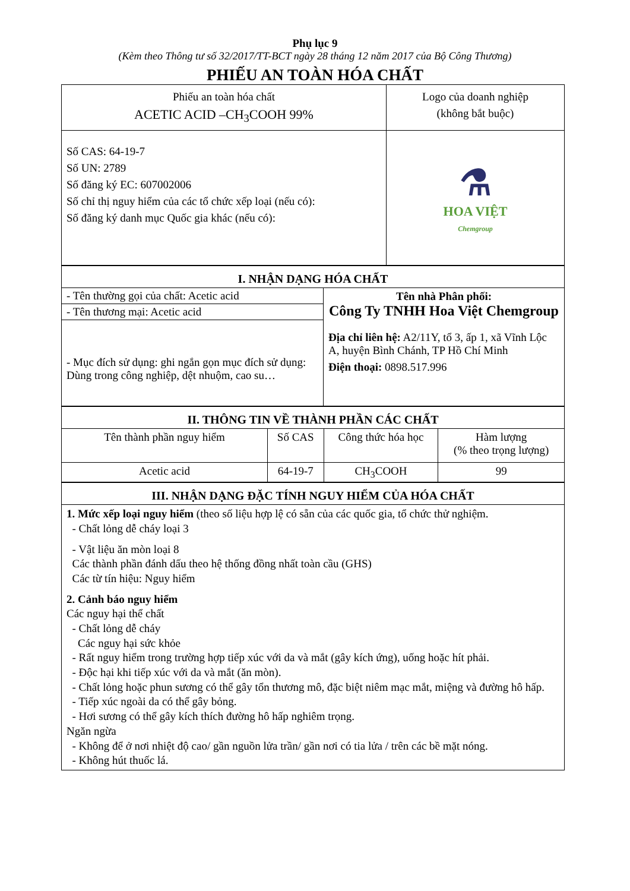Phụ lục 9
(Kèm theo Thông tư số 32/2017/TT-BCT ngày 28 tháng 12 năm 2017 của Bộ Công Thương)
PHIẾU AN TOÀN HÓA CHẤT
| Phiếu an toàn hóa chất ACETIC ACID –CH<sub>3</sub>COOH 99% | Logo của doanh nghiệp (không bắt buộc) |
| Số CAS: 64-19-7 Số UN: 2789 Số đăng ký EC: 607002006 Số chỉ thị nguy hiểm của các tổ chức xếp loại (nếu có): Số đăng ký danh mục Quốc gia khác (nếu có): | ⚗ HOA VIỆT Chemgroup |
| I. NHẬN DẠNG HÓA CHẤT | |
| - Tên thường gọi của chất: Acetic acid - Tên thương mại: Acetic acid - Mục đích sử dụng: ghi ngắn gọn mục đích sử dụng: Dùng trong công nghiệp, dệt nhuộm, cao su… | Tên nhà Phân phối: Công Ty TNHH Hoa Việt Chemgroup Địa chỉ liên hệ: A2/11Y, tổ 3, ấp 1, xã Vĩnh Lộc A, huyện Bình Chánh, TP Hồ Chí Minh Điện thoại: 0898.517.996 |
| II. THÔNG TIN VỀ THÀNH PHẦN CÁC CHẤT | | | |
| Tên thành phần nguy hiểm | Số CAS | Công thức hóa học | Hàm lượng (% theo trọng lượng) |
| Acetic acid | 64-19-7 | CH<sub>3</sub>COOH | 99 |
| III. NHẬN DẠNG ĐẶC TÍNH NGUY HIỂM CỦA HÓA CHẤT |
| 1. Mức xếp loại nguy hiểm (theo số liệu hợp lệ có sẵn của các quốc gia, tổ chức thử nghiệm. - Chất lỏng dễ cháy loại 3 - Vật liệu ăn mòn loại 8 Các thành phần đánh dấu theo hệ thống đồng nhất toàn cầu (GHS) Các từ tín hiệu: Nguy hiểm 2. Cảnh báo nguy hiểm Các nguy hại thể chất - Chất lỏng dễ cháy Các nguy hại sức khỏe - Rất nguy hiểm trong trường hợp tiếp xúc với da và mắt (gây kích ứng), uống hoặc hít phải. - Độc hại khi tiếp xúc với da và mắt (ăn mòn). - Chất lỏng hoặc phun sương có thể gây tổn thương mô, đặc biệt niêm mạc mắt, miệng và đường hô hấp. - Tiếp xúc ngoài da có thể gây bỏng. - Hơi sương có thể gây kích thích đường hô hấp nghiêm trọng. Ngăn ngừa - Không để ở nơi nhiệt độ cao/ gần nguồn lửa trần/ gần nơi có tia lửa / trên các bề mặt nóng. - Không hút thuốc lá. |